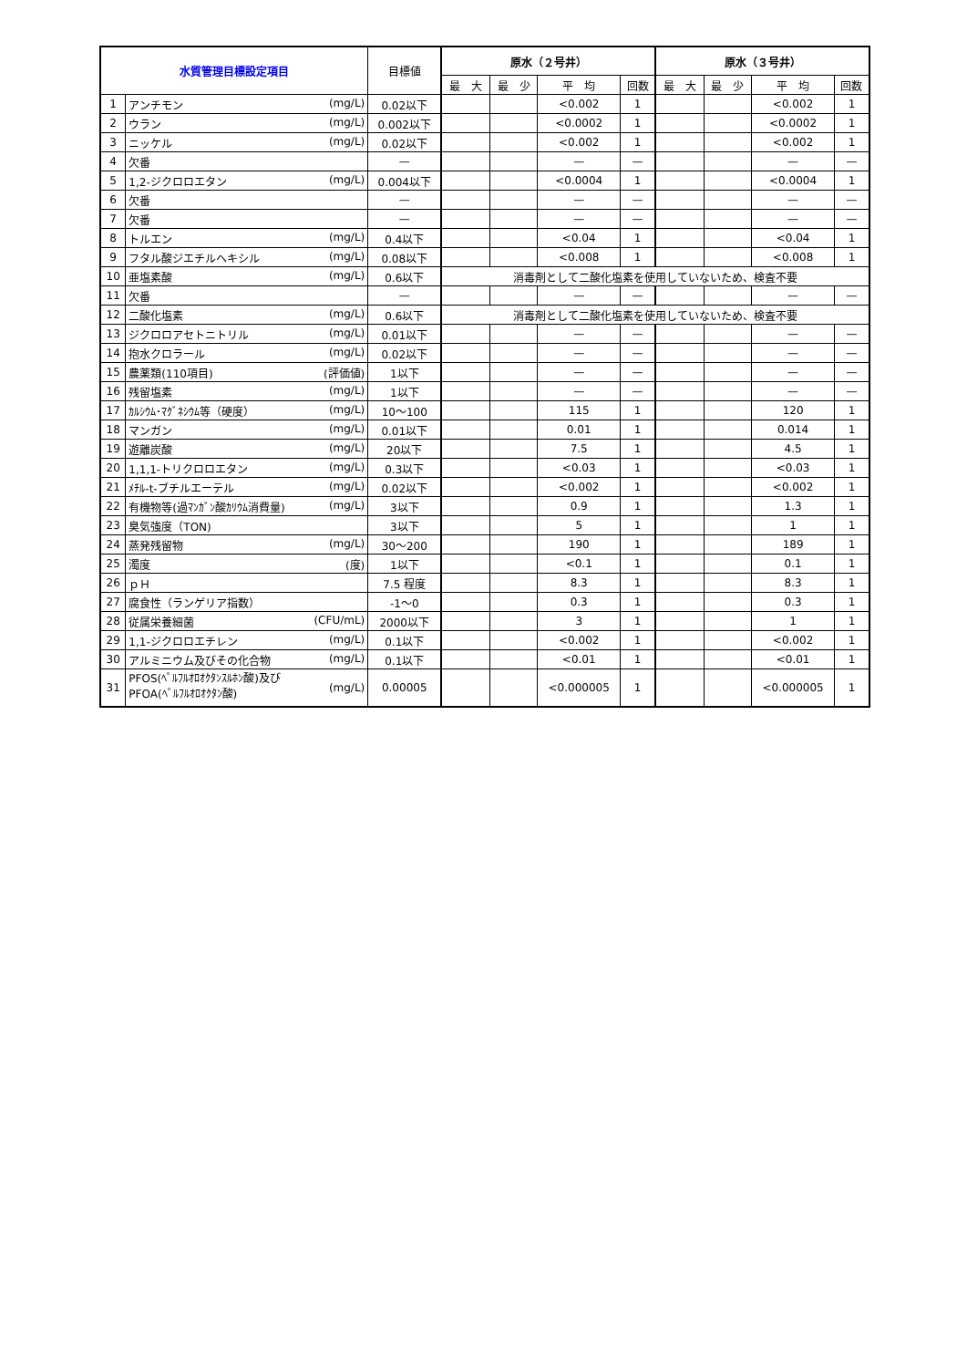| 水質管理目標設定項目 | | 目標値 | 原水（２号井） | | | | 原水（３号井） | | | |
| --- | --- | --- | --- | --- | --- | --- | --- | --- | --- | --- |
| | | | 最 大 | 最 少 | 平 均 | 回数 | 最 大 | 最 少 | 平 均 | 回数 |
| 1 | アンチモン (mg/L) | 0.02以下 | | | <0.002 | 1 | | | <0.002 | 1 |
| 2 | ウラン (mg/L) | 0.002以下 | | | <0.0002 | 1 | | | <0.0002 | 1 |
| 3 | ニッケル (mg/L) | 0.02以下 | | | <0.002 | 1 | | | <0.002 | 1 |
| 4 | 欠番 | — | | | — | — | | | — | — |
| 5 | 1,2-ジクロロエタン (mg/L) | 0.004以下 | | | <0.0004 | 1 | | | <0.0004 | 1 |
| 6 | 欠番 | — | | | — | — | | | — | — |
| 7 | 欠番 | — | | | — | — | | | — | — |
| 8 | トルエン (mg/L) | 0.4以下 | | | <0.04 | 1 | | | <0.04 | 1 |
| 9 | フタル酸ジエチルヘキシル (mg/L) | 0.08以下 | | | <0.008 | 1 | | | <0.008 | 1 |
| 10 | 亜塩素酸 (mg/L) | 0.6以下 | 消毒剤として二酸化塩素を使用していないため、検査不要 | | | | | | | |
| 11 | 欠番 | — | | | — | — | | | — | — |
| 12 | 二酸化塩素 (mg/L) | 0.6以下 | 消毒剤として二酸化塩素を使用していないため、検査不要 | | | | | | | |
| 13 | ジクロロアセトニトリル (mg/L) | 0.01以下 | | | — | — | | | — | — |
| 14 | 抱水クロラール (mg/L) | 0.02以下 | | | — | — | | | — | — |
| 15 | 農薬類(110項目) (評価値) | 1以下 | | | — | — | | | — | — |
| 16 | 残留塩素 (mg/L) | 1以下 | | | — | — | | | — | — |
| 17 | ｶﾙｼｳﾑ･ﾏｸﾞﾈｼｳﾑ等（硬度） (mg/L) | 10～100 | | | 115 | 1 | | | 120 | 1 |
| 18 | マンガン (mg/L) | 0.01以下 | | | 0.01 | 1 | | | 0.014 | 1 |
| 19 | 遊離炭酸 (mg/L) | 20以下 | | | 7.5 | 1 | | | 4.5 | 1 |
| 20 | 1,1,1-トリクロロエタン (mg/L) | 0.3以下 | | | <0.03 | 1 | | | <0.03 | 1 |
| 21 | ﾒﾁﾙ-t-ブチルエーテル (mg/L) | 0.02以下 | | | <0.002 | 1 | | | <0.002 | 1 |
| 22 | 有機物等(過ﾏﾝｶﾞﾝ酸ｶﾘｳﾑ消費量) (mg/L) | 3以下 | | | 0.9 | 1 | | | 1.3 | 1 |
| 23 | 臭気強度（TON) | 3以下 | | | 5 | 1 | | | 1 | 1 |
| 24 | 蒸発残留物 (mg/L) | 30～200 | | | 190 | 1 | | | 189 | 1 |
| 25 | 濁度 (度) | 1以下 | | | <0.1 | 1 | | | 0.1 | 1 |
| 26 | ｐＨ | 7.5 程度 | | | 8.3 | 1 | | | 8.3 | 1 |
| 27 | 腐食性（ランゲリア指数） | -1～0 | | | 0.3 | 1 | | | 0.3 | 1 |
| 28 | 従属栄養細菌 (CFU/mL) | 2000以下 | | | 3 | 1 | | | 1 | 1 |
| 29 | 1,1-ジクロロエチレン (mg/L) | 0.1以下 | | | <0.002 | 1 | | | <0.002 | 1 |
| 30 | アルミニウム及びその化合物 (mg/L) | 0.1以下 | | | <0.01 | 1 | | | <0.01 | 1 |
| 31 | (mg/L) PFOS(ﾍﾟﾙﾌﾙｵﾛｵｸﾀﾝｽﾙﾎﾝ酸)及び PFOA(ﾍﾟﾙﾌﾙｵﾛｵｸﾀﾝ酸) | 0.00005 | | | <0.000005 | 1 | | | <0.000005 | 1 |